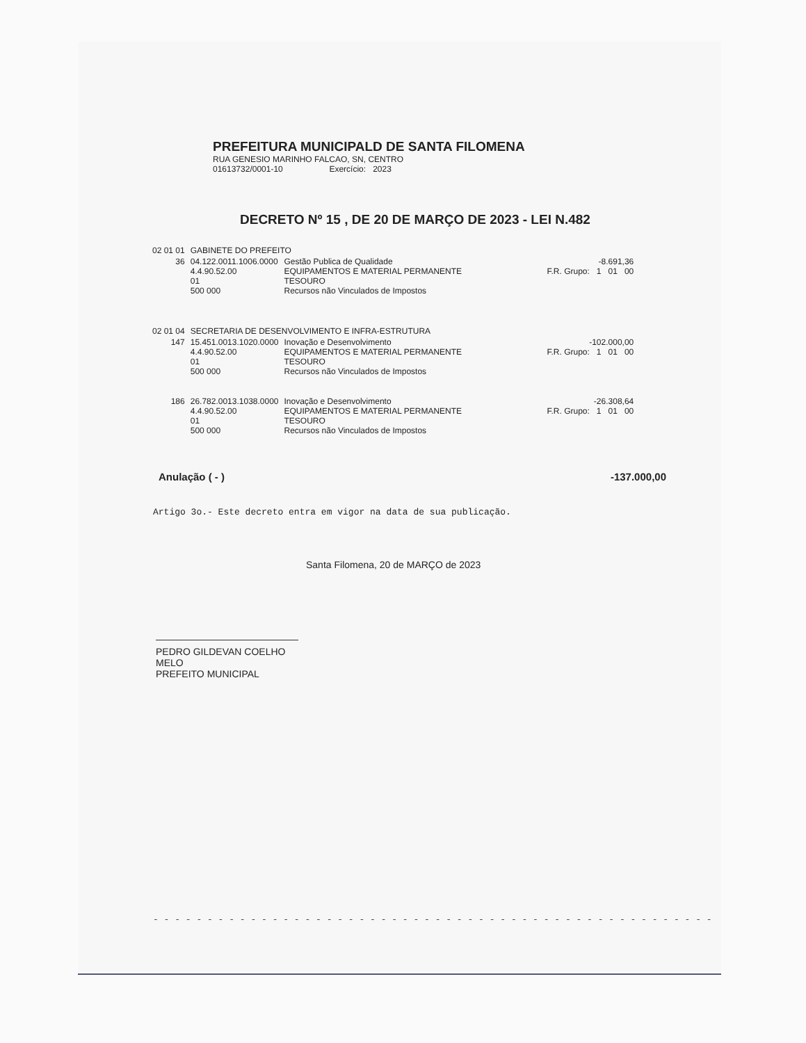PREFEITURA MUNICIPALD DE SANTA FILOMENA
RUA GENESIO MARINHO FALCAO, SN, CENTRO
01613732/0001-10 Exercício: 2023
DECRETO Nº 15 , DE 20 DE MARÇO DE 2023 - LEI N.482
| 02 01 01 | GABINETE DO PREFEITO | | |
| 36 | 04.122.0011.1006.0000 4.4.90.52.00 01 500 000 | Gestão Publica de Qualidade EQUIPAMENTOS E MATERIAL PERMANENTE TESOURO Recursos não Vinculados de Impostos | -8.691,36 F.R. Grupo: 1 01 00 |
| 02 01 04 | SECRETARIA DE DESENVOLVIMENTO E INFRA-ESTRUTURA | | |
| 147 | 15.451.0013.1020.0000 4.4.90.52.00 01 500 000 | Inovação e Desenvolvimento EQUIPAMENTOS E MATERIAL PERMANENTE TESOURO Recursos não Vinculados de Impostos | -102.000,00 F.R. Grupo: 1 01 00 |
| 186 | 26.782.0013.1038.0000 4.4.90.52.00 01 500 000 | Inovação e Desenvolvimento EQUIPAMENTOS E MATERIAL PERMANENTE TESOURO Recursos não Vinculados de Impostos | -26.308,64 F.R. Grupo: 1 01 00 |
Anulação ( - ) -137.000,00
Artigo 3o.- Este decreto entra em vigor na data de sua publicação.
Santa Filomena, 20 de MARÇO de 2023
PEDRO GILDEVAN COELHO MELO
PREFEITO MUNICIPAL
- - - - - - - - - - - - - - - - - - - - - - - - - - - - - - - - - - - - - - - - - - - - - - - - - - - -